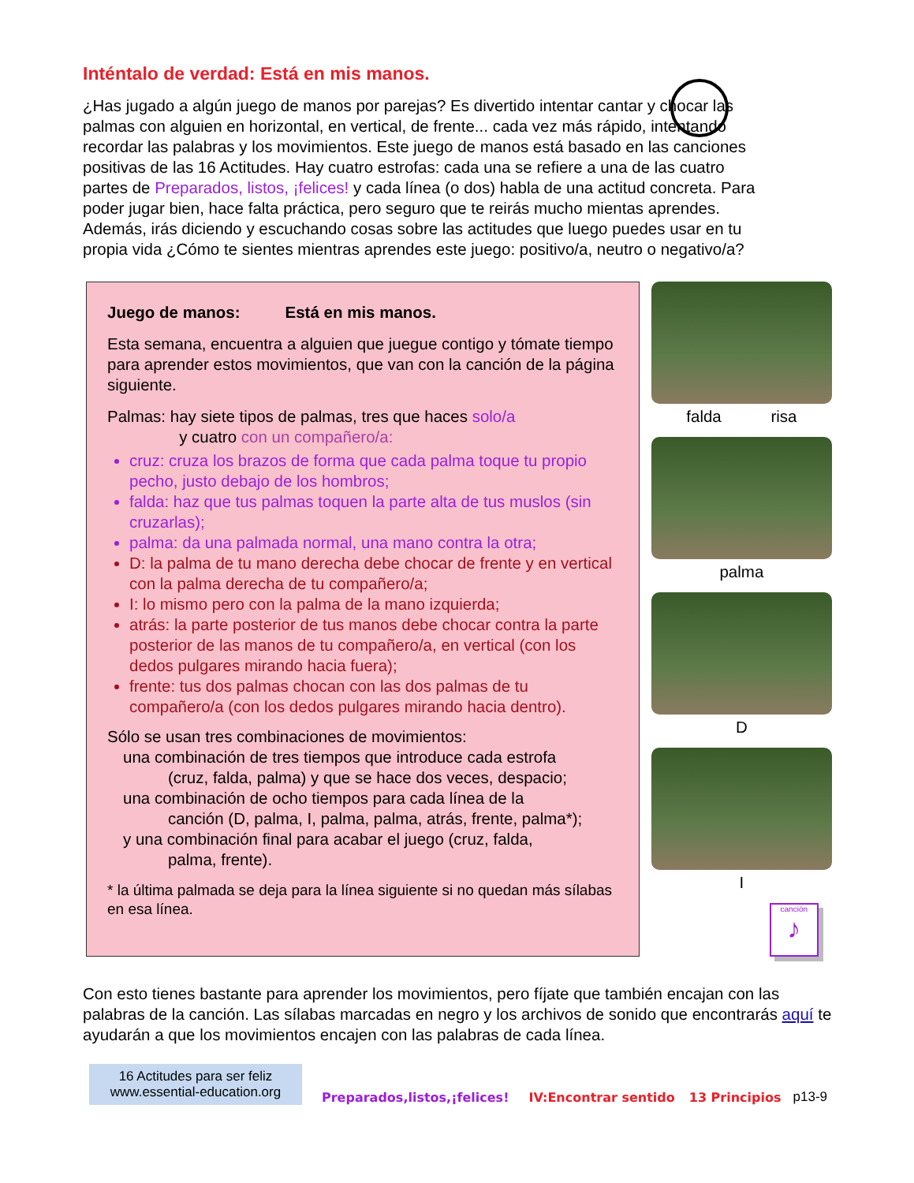Inténtalo de verdad: Está en mis manos.
¿Has jugado a algún juego de manos por parejas? Es divertido intentar cantar y chocar las palmas con alguien en horizontal, en vertical, de frente... cada vez más rápido, intentando recordar las palabras y los movimientos. Este juego de manos está basado en las canciones positivas de las 16 Actitudes. Hay cuatro estrofas: cada una se refiere a una de las cuatro partes de Preparados, listos, ¡felices! y cada línea (o dos) habla de una actitud concreta. Para poder jugar bien, hace falta práctica, pero seguro que te reirás mucho mientas aprendes. Además, irás diciendo y escuchando cosas sobre las actitudes que luego puedes usar en tu propia vida ¿Cómo te sientes mientras aprendes este juego: positivo/a, neutro o negativo/a?
Juego de manos: Está en mis manos.
Esta semana, encuentra a alguien que juegue contigo y tómate tiempo para aprender estos movimientos, que van con la canción de la página siguiente.
Palmas: hay siete tipos de palmas, tres que haces solo/a
y cuatro con un compañero/a:
cruz: cruza los brazos de forma que cada palma toque tu propio pecho, justo debajo de los hombros;
falda: haz que tus palmas toquen la parte alta de tus muslos (sin cruzarlas);
palma: da una palmada normal, una mano contra la otra;
D: la palma de tu mano derecha debe chocar de frente y en vertical con la palma derecha de tu compañero/a;
I: lo mismo pero con la palma de la mano izquierda;
atrás: la parte posterior de tus manos debe chocar contra la parte posterior de las manos de tu compañero/a, en vertical (con los dedos pulgares mirando hacia fuera);
frente: tus dos palmas chocan con las dos palmas de tu compañero/a (con los dedos pulgares mirando hacia dentro).
Sólo se usan tres combinaciones de movimientos:
una combinación de tres tiempos que introduce cada estrofa
(cruz, falda, palma) y que se hace dos veces, despacio;
una combinación de ocho tiempos para cada línea de la
canción (D, palma, I, palma, palma, atrás, frente, palma*);
y una combinación final para acabar el juego (cruz, falda,
palma, frente).
* la última palmada se deja para la línea siguiente si no quedan más sílabas en esa línea.
falda risa
palma
D
I
canción
♪
Con esto tienes bastante para aprender los movimientos, pero fíjate que también encajan con las palabras de la canción. Las sílabas marcadas en negro y los archivos de sonido que encontrarás aquí te ayudarán a que los movimientos encajen con las palabras de cada línea.
16 Actitudes para ser feliz
www.essential-education.org
Preparados,listos,¡felices! IV:Encontrar sentido 13 Principios p13-9